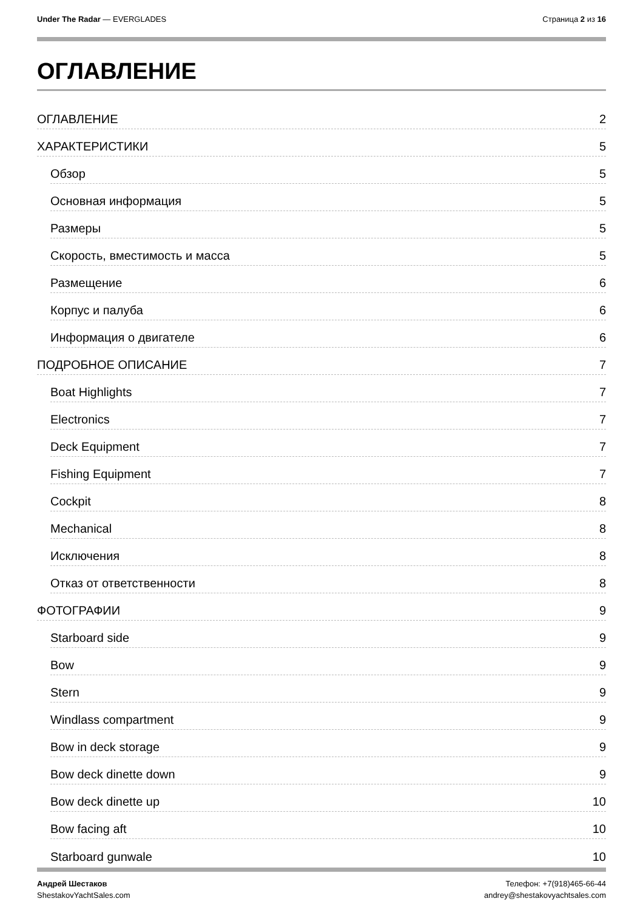Under The Radar — EVERGLADES Страница 2 из 16
ОГЛАВЛЕНИЕ
ОГЛАВЛЕНИЕ 2
ХАРАКТЕРИСТИКИ 5
Обзор 5
Основная информация 5
Размеры 5
Скорость, вместимость и масса 5
Размещение 6
Корпус и палуба 6
Информация о двигателе 6
ПОДРОБНОЕ ОПИСАНИЕ 7
Boat Highlights 7
Electronics 7
Deck Equipment 7
Fishing Equipment 7
Cockpit 8
Mechanical 8
Исключения 8
Отказ от ответственности 8
ФОТОГРАФИИ 9
Starboard side 9
Bow 9
Stern 9
Windlass compartment 9
Bow in deck storage 9
Bow deck dinette down 9
Bow deck dinette up 10
Bow facing aft 10
Starboard gunwale 10
Андрей Шестаков
ShestakovYachtSales.com
Телефон: +7(918)465-66-44
andrey@shestakovyachtsales.com